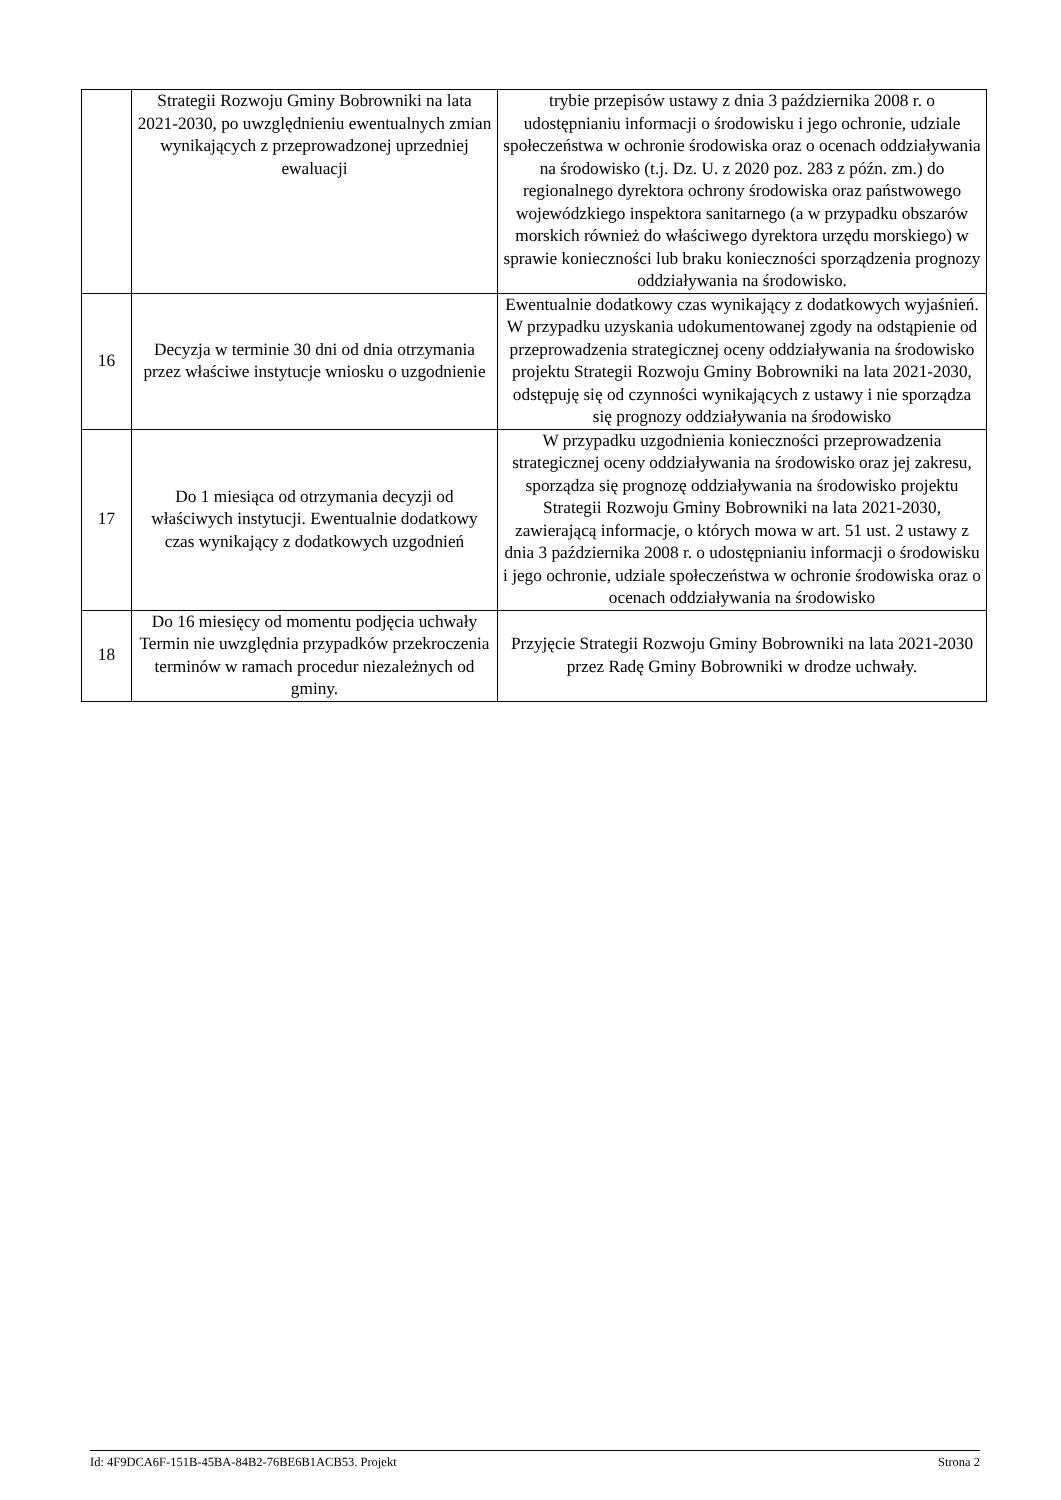| | Strategii Rozwoju Gminy Bobrowniki na lata 2021-2030, po uwzględnieniu ewentualnych zmian wynikających z przeprowadzonej uprzedniej ewaluacji | trybie przepisów ustawy z dnia 3 października 2008 r. o udostępnianiu informacji o środowisku i jego ochronie, udziale społeczeństwa w ochronie środowiska oraz o ocenach oddziaływania na środowisko (t.j. Dz. U. z 2020 poz. 283 z późn. zm.) do regionalnego dyrektora ochrony środowiska oraz państwowego wojewódzkiego inspektora sanitarnego (a w przypadku obszarów morskich również do właściwego dyrektora urzędu morskiego) w sprawie konieczności lub braku konieczności sporządzenia prognozy oddziaływania na środowisko. |
| 16 | Decyzja w terminie 30 dni od dnia otrzymania przez właściwe instytucje wniosku o uzgodnienie | Ewentualnie dodatkowy czas wynikający z dodatkowych wyjaśnień. W przypadku uzyskania udokumentowanej zgody na odstąpienie od przeprowadzenia strategicznej oceny oddziaływania na środowisko projektu Strategii Rozwoju Gminy Bobrowniki na lata 2021-2030, odstępuję się od czynności wynikających z ustawy i nie sporządza się prognozy oddziaływania na środowisko |
| 17 | Do 1 miesiąca od otrzymania decyzji od właściwych instytucji. Ewentualnie dodatkowy czas wynikający z dodatkowych uzgodnień | W przypadku uzgodnienia konieczności przeprowadzenia strategicznej oceny oddziaływania na środowisko oraz jej zakresu, sporządza się prognozę oddziaływania na środowisko projektu Strategii Rozwoju Gminy Bobrowniki na lata 2021-2030, zawierającą informacje, o których mowa w art. 51 ust. 2 ustawy z dnia 3 października 2008 r. o udostępnianiu informacji o środowisku i jego ochronie, udziale społeczeństwa w ochronie środowiska oraz o ocenach oddziaływania na środowisko |
| 18 | Do 16 miesięcy od momentu podjęcia uchwały Termin nie uwzględnia przypadków przekroczenia terminów w ramach procedur niezależnych od gminy. | Przyjęcie Strategii Rozwoju Gminy Bobrowniki na lata 2021-2030 przez Radę Gminy Bobrowniki w drodze uchwały. |
Id: 4F9DCA6F-151B-45BA-84B2-76BE6B1ACB53. Projekt Strona 2